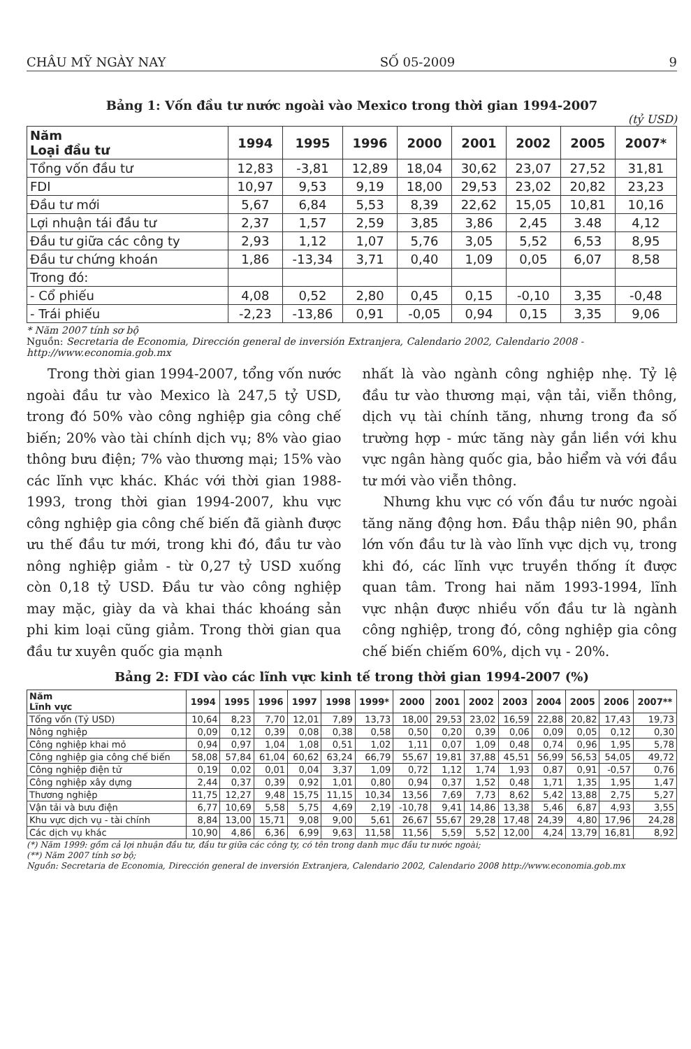CHÂU MỸ NGÀY NAY SỐ 05-2009 9
Bảng 1: Vốn đầu tư nước ngoài vào Mexico trong thời gian 1994-2007
(tỷ USD)
| Năm Loại đầu tư | 1994 | 1995 | 1996 | 2000 | 2001 | 2002 | 2005 | 2007* |
| --- | --- | --- | --- | --- | --- | --- | --- | --- |
| Tổng vốn đầu tư | 12,83 | -3,81 | 12,89 | 18,04 | 30,62 | 23,07 | 27,52 | 31,81 |
| FDI | 10,97 | 9,53 | 9,19 | 18,00 | 29,53 | 23,02 | 20,82 | 23,23 |
| Đầu tư mới | 5,67 | 6,84 | 5,53 | 8,39 | 22,62 | 15,05 | 10,81 | 10,16 |
| Lợi nhuận tái đầu tư | 2,37 | 1,57 | 2,59 | 3,85 | 3,86 | 2,45 | 3.48 | 4,12 |
| Đầu tư giữa các công ty | 2,93 | 1,12 | 1,07 | 5,76 | 3,05 | 5,52 | 6,53 | 8,95 |
| Đầu tư chứng khoán | 1,86 | -13,34 | 3,71 | 0,40 | 1,09 | 0,05 | 6,07 | 8,58 |
| Trong đó: | | | | | | | | |
| - Cổ phiếu | 4,08 | 0,52 | 2,80 | 0,45 | 0,15 | -0,10 | 3,35 | -0,48 |
| - Trái phiếu | -2,23 | -13,86 | 0,91 | -0,05 | 0,94 | 0,15 | 3,35 | 9,06 |
* Năm 2007 tính sơ bộ
Nguồn: Secretaria de Economia, Dirección general de inversión Extranjera, Calendario 2002, Calendario 2008 - http://www.economia.gob.mx
Trong thời gian 1994-2007, tổng vốn nước ngoài đầu tư vào Mexico là 247,5 tỷ USD, trong đó 50% vào công nghiệp gia công chế biến; 20% vào tài chính dịch vụ; 8% vào giao thông bưu điện; 7% vào thương mại; 15% vào các lĩnh vực khác. Khác với thời gian 1988-1993, trong thời gian 1994-2007, khu vực công nghiệp gia công chế biến đã giành được ưu thế đầu tư mới, trong khi đó, đầu tư vào nông nghiệp giảm - từ 0,27 tỷ USD xuống còn 0,18 tỷ USD. Đầu tư vào công nghiệp may mặc, giày da và khai thác khoáng sản phi kim loại cũng giảm. Trong thời gian qua đầu tư xuyên quốc gia mạnh
nhất là vào ngành công nghiệp nhẹ. Tỷ lệ đầu tư vào thương mại, vận tải, viễn thông, dịch vụ tài chính tăng, nhưng trong đa số trường hợp - mức tăng này gắn liền với khu vực ngân hàng quốc gia, bảo hiểm và với đầu tư mới vào viễn thông.
Nhưng khu vực có vốn đầu tư nước ngoài tăng năng động hơn. Đầu thập niên 90, phần lớn vốn đầu tư là vào lĩnh vực dịch vụ, trong khi đó, các lĩnh vực truyền thống ít được quan tâm. Trong hai năm 1993-1994, lĩnh vực nhận được nhiều vốn đầu tư là ngành công nghiệp, trong đó, công nghiệp gia công chế biến chiếm 60%, dịch vụ - 20%.
Bảng 2: FDI vào các lĩnh vực kinh tế trong thời gian 1994-2007 (%)
| Năm Lĩnh vực | 1994 | 1995 | 1996 | 1997 | 1998 | 1999* | 2000 | 2001 | 2002 | 2003 | 2004 | 2005 | 2006 | 2007** |
| --- | --- | --- | --- | --- | --- | --- | --- | --- | --- | --- | --- | --- | --- | --- |
| Tổng vốn (Tỷ USD) | 10,64 | 8,23 | 7,70 | 12,01 | 7,89 | 13,73 | 18,00 | 29,53 | 23,02 | 16,59 | 22,88 | 20,82 | 17,43 | 19,73 |
| Nông nghiệp | 0,09 | 0,12 | 0,39 | 0,08 | 0,38 | 0,58 | 0,50 | 0,20 | 0,39 | 0,06 | 0,09 | 0,05 | 0,12 | 0,30 |
| Công nghiệp khai mỏ | 0,94 | 0,97 | 1,04 | 1,08 | 0,51 | 1,02 | 1,11 | 0,07 | 1,09 | 0,48 | 0,74 | 0,96 | 1,95 | 5,78 |
| Công nghiệp gia công chế biến | 58,08 | 57,84 | 61,04 | 60,62 | 63,24 | 66,79 | 55,67 | 19,81 | 37,88 | 45,51 | 56,99 | 56,53 | 54,05 | 49,72 |
| Công nghiệp điện tử | 0,19 | 0,02 | 0,01 | 0,04 | 3,37 | 1,09 | 0,72 | 1,12 | 1,74 | 1,93 | 0,87 | 0,91 | -0,57 | 0,76 |
| Công nghiệp xây dựng | 2,44 | 0,37 | 0,39 | 0,92 | 1,01 | 0,80 | 0,94 | 0,37 | 1,52 | 0,48 | 1,71 | 1,35 | 1,95 | 1,47 |
| Thương nghiệp | 11,75 | 12,27 | 9,48 | 15,75 | 11,15 | 10,34 | 13,56 | 7,69 | 7,73 | 8,62 | 5,42 | 13,88 | 2,75 | 5,27 |
| Vận tải và bưu điện | 6,77 | 10,69 | 5,58 | 5,75 | 4,69 | 2,19 | -10,78 | 9,41 | 14,86 | 13,38 | 5,46 | 6,87 | 4,93 | 3,55 |
| Khu vực dịch vụ - tài chính | 8,84 | 13,00 | 15,71 | 9,08 | 9,00 | 5,61 | 26,67 | 55,67 | 29,28 | 17,48 | 24,39 | 4,80 | 17,96 | 24,28 |
| Các dịch vụ khác | 10,90 | 4,86 | 6,36 | 6,99 | 9,63 | 11,58 | 11,56 | 5,59 | 5,52 | 12,00 | 4,24 | 13,79 | 16,81 | 8,92 |
(*) Năm 1999: gồm cả lợi nhuận đầu tư, đầu tư giữa các công ty, có tên trong danh mục đầu tư nước ngoài;
(**) Năm 2007 tính sơ bộ;
Nguồn: Secretaria de Economia, Dirección general de inversión Extranjera, Calendario 2002, Calendario 2008 http://www.economia.gob.mx